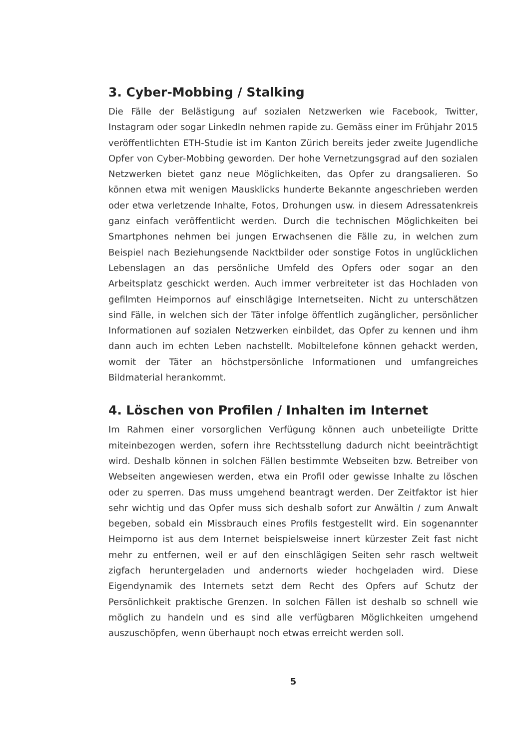3. Cyber-Mobbing / Stalking
Die Fälle der Belästigung auf sozialen Netzwerken wie Facebook, Twitter, Instagram oder sogar LinkedIn nehmen rapide zu. Gemäss einer im Frühjahr 2015 veröffentlichten ETH-Studie ist im Kanton Zürich bereits jeder zweite Jugendliche Opfer von Cyber-Mobbing geworden. Der hohe Vernetzungsgrad auf den sozialen Netzwerken bietet ganz neue Möglichkeiten, das Opfer zu drangsalieren. So können etwa mit wenigen Mausklicks hunderte Bekannte angeschrieben werden oder etwa verletzende Inhalte, Fotos, Drohungen usw. in diesem Adressatenkreis ganz einfach veröffentlicht werden. Durch die technischen Möglichkeiten bei Smartphones nehmen bei jungen Erwachsenen die Fälle zu, in welchen zum Beispiel nach Beziehungsende Nacktbilder oder sonstige Fotos in unglücklichen Lebenslagen an das persönliche Umfeld des Opfers oder sogar an den Arbeitsplatz geschickt werden. Auch immer verbreiteter ist das Hochladen von gefilmten Heimpornos auf einschlägige Internetseiten. Nicht zu unterschätzen sind Fälle, in welchen sich der Täter infolge öffentlich zugänglicher, persönlicher Informationen auf sozialen Netzwerken einbildet, das Opfer zu kennen und ihm dann auch im echten Leben nachstellt. Mobiltelefone können gehackt werden, womit der Täter an höchstpersönliche Informationen und umfangreiches Bildmaterial herankommt.
4. Löschen von Profilen / Inhalten im Internet
Im Rahmen einer vorsorglichen Verfügung können auch unbeteiligte Dritte miteinbezogen werden, sofern ihre Rechtsstellung dadurch nicht beeinträchtigt wird. Deshalb können in solchen Fällen bestimmte Webseiten bzw. Betreiber von Webseiten angewiesen werden, etwa ein Profil oder gewisse Inhalte zu löschen oder zu sperren. Das muss umgehend beantragt werden. Der Zeitfaktor ist hier sehr wichtig und das Opfer muss sich deshalb sofort zur Anwältin / zum Anwalt begeben, sobald ein Missbrauch eines Profils festgestellt wird. Ein sogenannter Heimporno ist aus dem Internet beispielsweise innert kürzester Zeit fast nicht mehr zu entfernen, weil er auf den einschlägigen Seiten sehr rasch weltweit zigfach heruntergeladen und andernorts wieder hochgeladen wird. Diese Eigendynamik des Internets setzt dem Recht des Opfers auf Schutz der Persönlichkeit praktische Grenzen. In solchen Fällen ist deshalb so schnell wie möglich zu handeln und es sind alle verfügbaren Möglichkeiten umgehend auszuschöpfen, wenn überhaupt noch etwas erreicht werden soll.
5